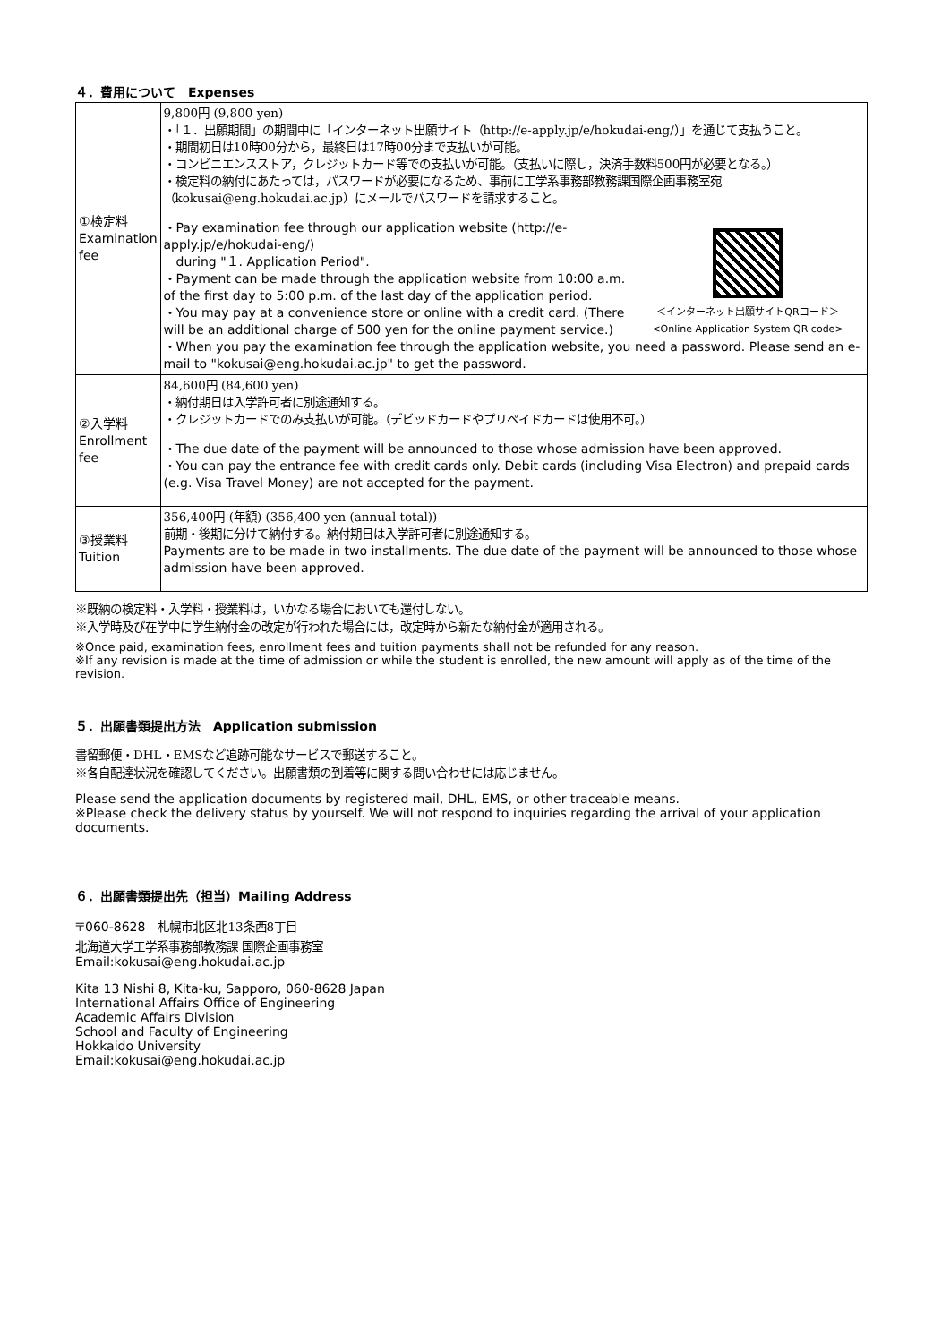４．費用について　Expenses
| ①検定料 Examination fee | 9,800円 (9,800 yen) ・「１．出願期間」の期間中に「インターネット出願サイト（http://e-apply.jp/e/hokudai-eng/）」を通じて支払うこと。 ・期間初日は10時00分から，最終日は17時00分まで支払いが可能。 ・コンビニエンスストア，クレジットカード等での支払いが可能。（支払いに際し，決済手数料500円が必要となる。） ・検定料の納付にあたっては，パスワードが必要になるため、事前に工学系事務部教務課国際企画事務室宛（kokusai@eng.hokudai.ac.jp）にメールでパスワードを請求すること。 ＜インターネット出願サイトQRコード＞ <Online Application System QR code> ・Pay examination fee through our application website (http://e-apply.jp/e/hokudai-eng/) during "１. Application Period". ・Payment can be made through the application website from 10:00 a.m. of the first day to 5:00 p.m. of the last day of the application period. ・You may pay at a convenience store or online with a credit card. (There will be an additional charge of 500 yen for the online payment service.) ・When you pay the examination fee through the application website, you need a password. Please send an e-mail to "kokusai@eng.hokudai.ac.jp" to get the password. |
| ②入学料 Enrollment fee | 84,600円 (84,600 yen) ・納付期日は入学許可者に別途通知する。 ・クレジットカードでのみ支払いが可能。（デビッドカードやプリペイドカードは使用不可。） ・The due date of the payment will be announced to those whose admission have been approved. ・You can pay the entrance fee with credit cards only. Debit cards (including Visa Electron) and prepaid cards (e.g. Visa Travel Money) are not accepted for the payment. |
| ③授業料 Tuition | 356,400円 (年額) (356,400 yen (annual total)) 前期・後期に分けて納付する。納付期日は入学許可者に別途通知する。 Payments are to be made in two installments. The due date of the payment will be announced to those whose admission have been approved. |
※既納の検定料・入学料・授業料は，いかなる場合においても還付しない。
※入学時及び在学中に学生納付金の改定が行われた場合には，改定時から新たな納付金が適用される。
※Once paid, examination fees, enrollment fees and tuition payments shall not be refunded for any reason.
※If any revision is made at the time of admission or while the student is enrolled, the new amount will apply as of the time of the revision.
５．出願書類提出方法　Application submission
書留郵便・DHL・EMSなど追跡可能なサービスで郵送すること。
※各自配達状況を確認してください。出願書類の到着等に関する問い合わせには応じません。
Please send the application documents by registered mail, DHL, EMS, or other traceable means.
※Please check the delivery status by yourself. We will not respond to inquiries regarding the arrival of your application documents.
６．出願書類提出先（担当）Mailing Address
〒060-8628　札幌市北区北13条西8丁目
北海道大学工学系事務部教務課 国際企画事務室
Email:kokusai@eng.hokudai.ac.jp
Kita 13 Nishi 8, Kita-ku, Sapporo, 060-8628 Japan
International Affairs Office of Engineering
Academic Affairs Division
School and Faculty of Engineering
Hokkaido University
Email:kokusai@eng.hokudai.ac.jp